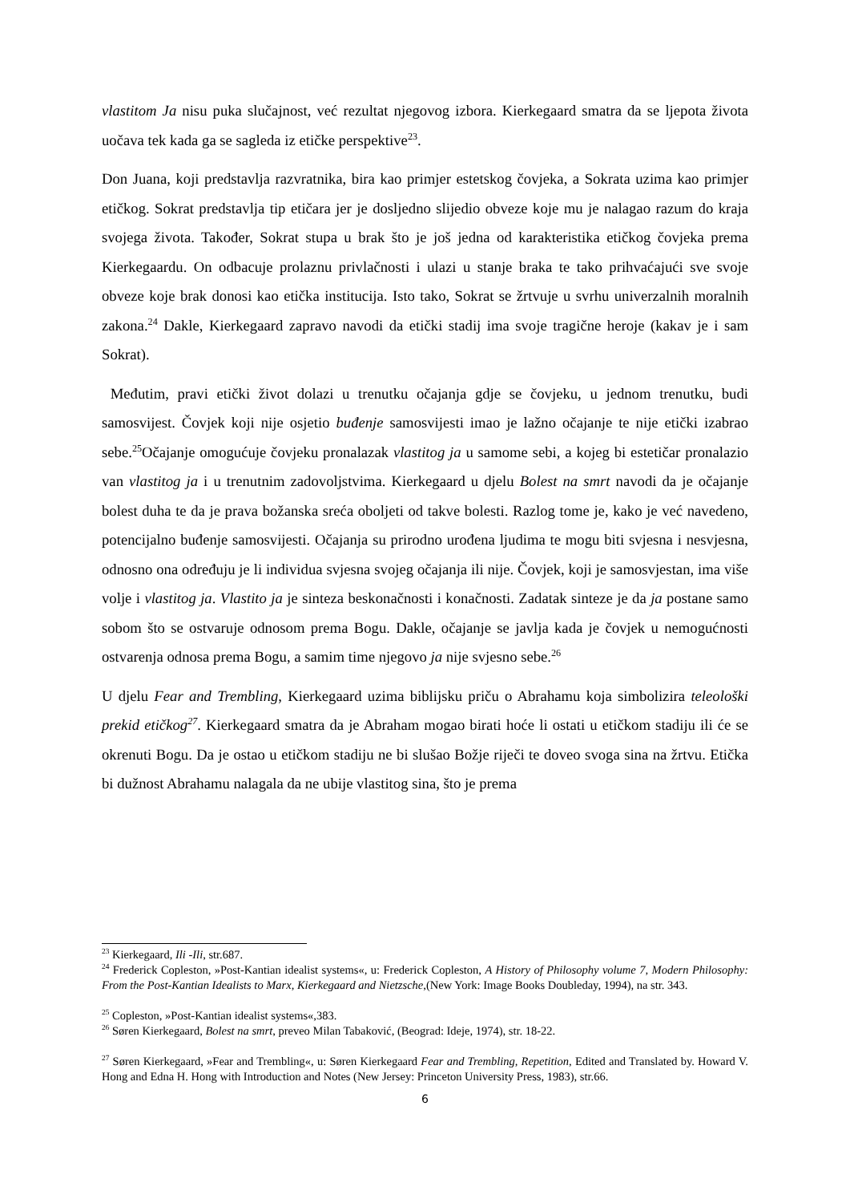vlastitom Ja nisu puka slučajnost, već rezultat njegovog izbora. Kierkegaard smatra da se ljepota života uočava tek kada ga se sagleda iz etičke perspektive<sup>23</sup>.
Don Juana, koji predstavlja razvratnika, bira kao primjer estetskog čovjeka, a Sokrata uzima kao primjer etičkog. Sokrat predstavlja tip etičara jer je dosljedno slijedio obveze koje mu je nalagao razum do kraja svojega života. Također, Sokrat stupa u brak što je još jedna od karakteristika etičkog čovjeka prema Kierkegaardu. On odbacuje prolaznu privlačnosti i ulazi u stanje braka te tako prihvaćajući sve svoje obveze koje brak donosi kao etička institucija. Isto tako, Sokrat se žrtvuje u svrhu univerzalnih moralnih zakona.<sup>24</sup> Dakle, Kierkegaard zapravo navodi da etički stadij ima svoje tragične heroje (kakav je i sam Sokrat).
Međutim, pravi etički život dolazi u trenutku očajanja gdje se čovjeku, u jednom trenutku, budi samosvijest. Čovjek koji nije osjetio buđenje samosvijesti imao je lažno očajanje te nije etički izabrao sebe.<sup>25</sup>Očajanje omogućuje čovjeku pronalazak vlastitog ja u samome sebi, a kojeg bi estetičar pronalazio van vlastitog ja i u trenutnim zadovoljstvima. Kierkegaard u djelu Bolest na smrt navodi da je očajanje bolest duha te da je prava božanska sreća oboljeti od takve bolesti. Razlog tome je, kako je već navedeno, potencijalno buđenje samosvijesti. Očajanja su prirodno urođena ljudima te mogu biti svjesna i nesvjesna, odnosno ona određuju je li individua svjesna svojeg očajanja ili nije. Čovjek, koji je samosvjestan, ima više volje i vlastitog ja. Vlastito ja je sinteza beskonačnosti i konačnosti. Zadatak sinteze je da ja postane samo sobom što se ostvaruje odnosom prema Bogu. Dakle, očajanje se javlja kada je čovjek u nemogućnosti ostvarenja odnosa prema Bogu, a samim time njegovo ja nije svjesno sebe.<sup>26</sup>
U djelu Fear and Trembling, Kierkegaard uzima biblijsku priču o Abrahamu koja simbolizira teleološki prekid etičkog<sup>27</sup>. Kierkegaard smatra da je Abraham mogao birati hoće li ostati u etičkom stadiju ili će se okrenuti Bogu. Da je ostao u etičkom stadiju ne bi slušao Božje riječi te doveo svoga sina na žrtvu. Etička bi dužnost Abrahamu nalagala da ne ubije vlastitog sina, što je prema
<sup>23</sup> Kierkegaard, Ili -Ili, str.687.
<sup>24</sup> Frederick Copleston, »Post-Kantian idealist systems«, u: Frederick Copleston, A History of Philosophy volume 7, Modern Philosophy: From the Post-Kantian Idealists to Marx, Kierkegaard and Nietzsche,(New York: Image Books Doubleday, 1994), na str. 343.
<sup>25</sup> Copleston, »Post-Kantian idealist systems«,383.
<sup>26</sup> Søren Kierkegaard, Bolest na smrt, preveo Milan Tabaković, (Beograd: Ideje, 1974), str. 18-22.
<sup>27</sup> Søren Kierkegaard, »Fear and Trembling«, u: Søren Kierkegaard Fear and Trembling, Repetition, Edited and Translated by. Howard V. Hong and Edna H. Hong with Introduction and Notes (New Jersey: Princeton University Press, 1983), str.66.
6